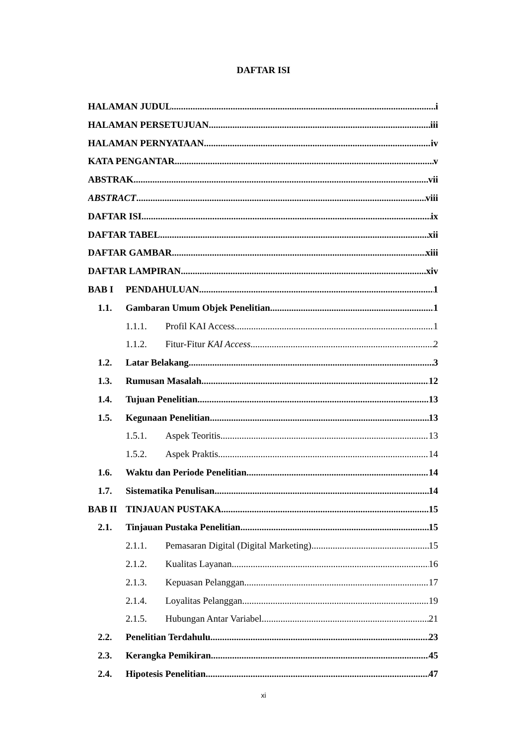DAFTAR ISI
HALAMAN JUDUL i
HALAMAN PERSETUJUAN iii
HALAMAN PERNYATAAN iv
KATA PENGANTAR v
ABSTRAK vii
ABSTRACT viii
DAFTAR ISI ix
DAFTAR TABEL xii
DAFTAR GAMBAR xiii
DAFTAR LAMPIRAN xiv
BAB I PENDAHULUAN 1
1.1. Gambaran Umum Objek Penelitian 1
1.1.1. Profil KAI Access 1
1.1.2. Fitur-Fitur KAI Access 2
1.2. Latar Belakang 3
1.3. Rumusan Masalah 12
1.4. Tujuan Penelitian 13
1.5. Kegunaan Penelitian 13
1.5.1. Aspek Teoritis 13
1.5.2. Aspek Praktis 14
1.6. Waktu dan Periode Penelitian 14
1.7. Sistematika Penulisan 14
BAB II TINJAUAN PUSTAKA 15
2.1. Tinjauan Pustaka Penelitian 15
2.1.1. Pemasaran Digital (Digital Marketing) 15
2.1.2. Kualitas Layanan 16
2.1.3. Kepuasan Pelanggan 17
2.1.4. Loyalitas Pelanggan 19
2.1.5. Hubungan Antar Variabel 21
2.2. Penelitian Terdahulu 23
2.3. Kerangka Pemikiran 45
2.4. Hipotesis Penelitian 47
xi